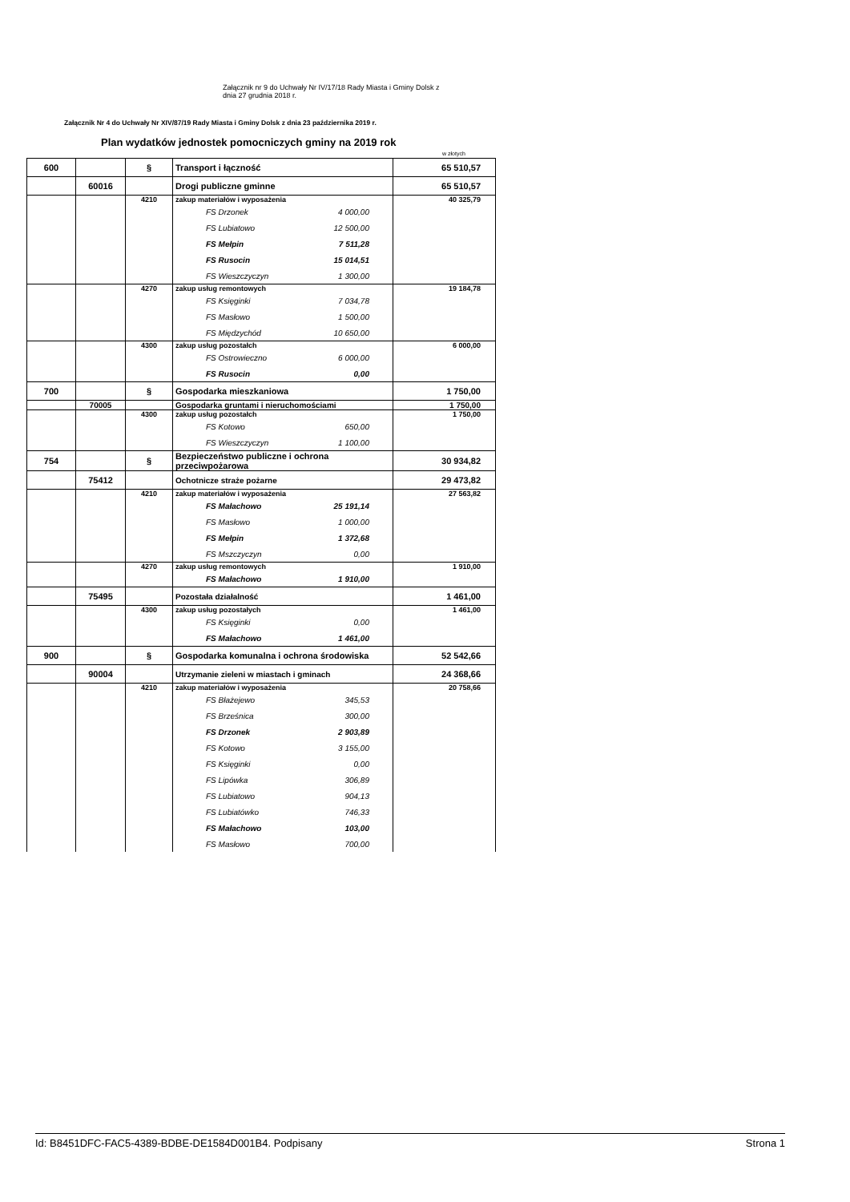Załącznik nr 9 do Uchwały Nr IV/17/18 Rady Miasta i Gminy Dolsk z
dnia 27 grudnia 2018 r.
Załącznik Nr 4 do Uchwały Nr XIV/87/19 Rady Miasta i Gminy Dolsk z dnia 23 października 2019 r.
Plan wydatków jednostek pomocniczych gminy na 2019 rok
w złotych
| 600 | | § | Transport i łączność | 65 510,57 |
| | 60016 | | Drogi publiczne gminne | 65 510,57 |
| | | 4210 | zakup materiałów i wyposażenia FS Drzonek 4 000,00 FS Lubiatowo 12 500,00 FS Mełpin 7 511,28 FS Rusocin 15 014,51 FS Wieszczyczyn 1 300,00 | 40 325,79 |
| | | 4270 | zakup usług remontowych FS Księginki 7 034,78 FS Masłowo 1 500,00 FS Międzychód 10 650,00 | 19 184,78 |
| | | 4300 | zakup usług pozostałch FS Ostrowieczno 6 000,00 FS Rusocin 0,00 | 6 000,00 |
| 700 | | § | Gospodarka mieszkaniowa | 1 750,00 |
| | 70005 | | Gospodarka gruntami i nieruchomościami | 1 750,00 |
| | | 4300 | zakup usług pozostałch FS Kotowo 650,00 FS Wieszczyczyn 1 100,00 | 1 750,00 |
| 754 | | § | Bezpieczeństwo publiczne i ochrona przeciwpożarowa | 30 934,82 |
| | 75412 | | Ochotnicze straże pożarne | 29 473,82 |
| | | 4210 | zakup materiałów i wyposażenia FS Małachowo 25 191,14 FS Masłowo 1 000,00 FS Mełpin 1 372,68 FS Mszczyczyn 0,00 | 27 563,82 |
| | | 4270 | zakup usług remontowych FS Małachowo 1 910,00 | 1 910,00 |
| | 75495 | | Pozostała działalność | 1 461,00 |
| | | 4300 | zakup usług pozostałych FS Księginki 0,00 FS Małachowo 1 461,00 | 1 461,00 |
| 900 | | § | Gospodarka komunalna i ochrona środowiska | 52 542,66 |
| | 90004 | | Utrzymanie zieleni w miastach i gminach | 24 368,66 |
| | | 4210 | zakup materiałów i wyposażenia FS Błażejewo 345,53 FS Brześnica 300,00 FS Drzonek 2 903,89 FS Kotowo 3 155,00 FS Księginki 0,00 FS Lipówka 306,89 FS Lubiatowo 904,13 FS Lubiatówko 746,33 FS Małachowo 103,00 FS Masłowo 700,00 | 20 758,66 |
Id: B8451DFC-FAC5-4389-BDBE-DE1584D001B4. Podpisany Strona 1